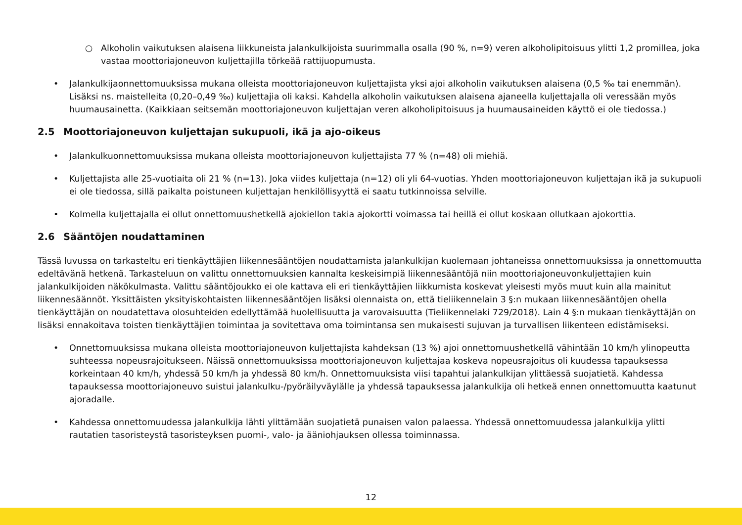○ Alkoholin vaikutuksen alaisena liikkuneista jalankulkijoista suurimmalla osalla (90 %, n=9) veren alkoholipitoisuus ylitti 1,2 promillea, joka vastaa moottoriajoneuvon kuljettajilla törkeää rattijuopumusta.
• Jalankulkijaonnettomuuksissa mukana olleista moottoriajoneuvon kuljettajista yksi ajoi alkoholin vaikutuksen alaisena (0,5 ‰ tai enemmän). Lisäksi ns. maistelleita (0,20–0,49 ‰) kuljettajia oli kaksi. Kahdella alkoholin vaikutuksen alaisena ajaneella kuljettajalla oli veressään myös huumausainetta. (Kaikkiaan seitsemän moottoriajoneuvon kuljettajan veren alkoholipitoisuus ja huumausaineiden käyttö ei ole tiedossa.)
2.5 Moottoriajoneuvon kuljettajan sukupuoli, ikä ja ajo-oikeus
• Jalankulkuonnettomuuksissa mukana olleista moottoriajoneuvon kuljettajista 77 % (n=48) oli miehiä.
• Kuljettajista alle 25-vuotiaita oli 21 % (n=13). Joka viides kuljettaja (n=12) oli yli 64-vuotias. Yhden moottoriajoneuvon kuljettajan ikä ja sukupuoli ei ole tiedossa, sillä paikalta poistuneen kuljettajan henkilöllisyyttä ei saatu tutkinnoissa selville.
• Kolmella kuljettajalla ei ollut onnettomuushetkellä ajokiellon takia ajokortti voimassa tai heillä ei ollut koskaan ollutkaan ajokorttia.
2.6 Sääntöjen noudattaminen
Tässä luvussa on tarkasteltu eri tienkäyttäjien liikennesääntöjen noudattamista jalankulkijan kuolemaan johtaneissa onnettomuuksissa ja onnettomuutta edeltävänä hetkenä. Tarkasteluun on valittu onnettomuuksien kannalta keskeisimpiä liikennesääntöjä niin moottoriajoneuvonkuljettajien kuin jalankulkijoiden näkökulmasta. Valittu sääntöjoukko ei ole kattava eli eri tienkäyttäjien liikkumista koskevat yleisesti myös muut kuin alla mainitut liikennesäännöt. Yksittäisten yksityiskohtaisten liikennesääntöjen lisäksi olennaista on, että tieliikennelain 3 §:n mukaan liikennesääntöjen ohella tienkäyttäjän on noudatettava olosuhteiden edellyttämää huolellisuutta ja varovaisuutta (Tieliikennelaki 729/2018). Lain 4 §:n mukaan tienkäyttäjän on lisäksi ennakoitava toisten tienkäyttäjien toimintaa ja sovitettava oma toimintansa sen mukaisesti sujuvan ja turvallisen liikenteen edistämiseksi.
• Onnettomuuksissa mukana olleista moottoriajoneuvon kuljettajista kahdeksan (13 %) ajoi onnettomuushetkellä vähintään 10 km/h ylinopeutta suhteessa nopeusrajoitukseen. Näissä onnettomuuksissa moottoriajoneuvon kuljettajaa koskeva nopeusrajoitus oli kuudessa tapauksessa korkeintaan 40 km/h, yhdessä 50 km/h ja yhdessä 80 km/h. Onnettomuuksista viisi tapahtui jalankulkijan ylittäessä suojatietä. Kahdessa tapauksessa moottoriajoneuvo suistui jalankulku-/pyöräilyväylälle ja yhdessä tapauksessa jalankulkija oli hetkeä ennen onnettomuutta kaatunut ajoradalle.
• Kahdessa onnettomuudessa jalankulkija lähti ylittämään suojatietä punaisen valon palaessa. Yhdessä onnettomuudessa jalankulkija ylitti rautatien tasoristeystä tasoristeyksen puomi-, valo- ja ääniohjauksen ollessa toiminnassa.
12